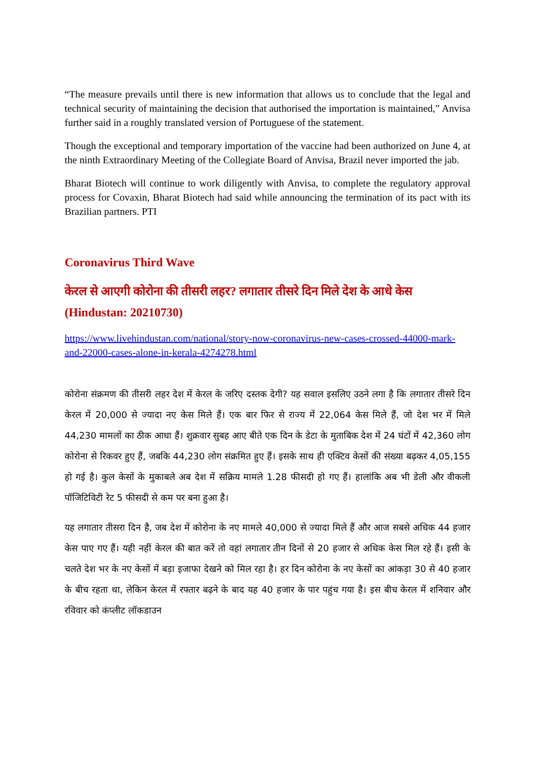“The measure prevails until there is new information that allows us to conclude that the legal and technical security of maintaining the decision that authorised the importation is maintained,” Anvisa further said in a roughly translated version of Portuguese of the statement.
Though the exceptional and temporary importation of the vaccine had been authorized on June 4, at the ninth Extraordinary Meeting of the Collegiate Board of Anvisa, Brazil never imported the jab.
Bharat Biotech will continue to work diligently with Anvisa, to complete the regulatory approval process for Covaxin, Bharat Biotech had said while announcing the termination of its pact with its Brazilian partners. PTI
Coronavirus Third Wave
केरल से आएगी कोरोना की तीसरी लहर? लगातार तीसरे दिन मिले देश के आधे केस (Hindustan: 20210730)
https://www.livehindustan.com/national/story-now-coronavirus-new-cases-crossed-44000-mark-and-22000-cases-alone-in-kerala-4274278.html
कोरोना संक्रमण की तीसरी लहर देश में केरल के जरिए दस्तक देगी? यह सवाल इसलिए उठने लगा है कि लगातार तीसरे दिन केरल में 20,000 से ज्यादा नए केस मिले हैं। एक बार फिर से राज्य में 22,064 केस मिले हैं, जो देश भर में मिले 44,230 मामलों का ठीक आधा हैं। शुक्रवार सुबह आए बीते एक दिन के डेटा के मुताबिक देश में 24 घंटों में 42,360 लोग कोरोना से रिकवर हुए हैं, जबकि 44,230 लोग संक्रमित हुए हैं। इसके साथ ही एक्टिव केसों की संख्या बढ़कर 4,05,155 हो गई है। कुल केसों के मुकाबले अब देश में सक्रिय मामले 1.28 फीसदी हो गए हैं। हालांकि अब भी डेली और वीकली पॉजिटिविटी रेट 5 फीसदी से कम पर बना हुआ है।
यह लगातार तीसरा दिन है, जब देश में कोरोना के नए मामले 40,000 से ज्यादा मिले हैं और आज सबसे अधिक 44 हजार केस पाए गए हैं। यही नहीं केरल की बात करें तो वहां लगातार तीन दिनों से 20 हजार से अधिक केस मिल रहे हैं। इसी के चलते देश भर के नए केसों में बड़ा इजाफा देखने को मिल रहा है। हर दिन कोरोना के नए केसों का आंकड़ा 30 से 40 हजार के बीच रहता था, लेकिन केरल में रफ्तार बढ़ने के बाद यह 40 हजार के पार पहुंच गया है। इस बीच केरल में शनिवार और रविवार को कंप्लीट लॉकडाउन